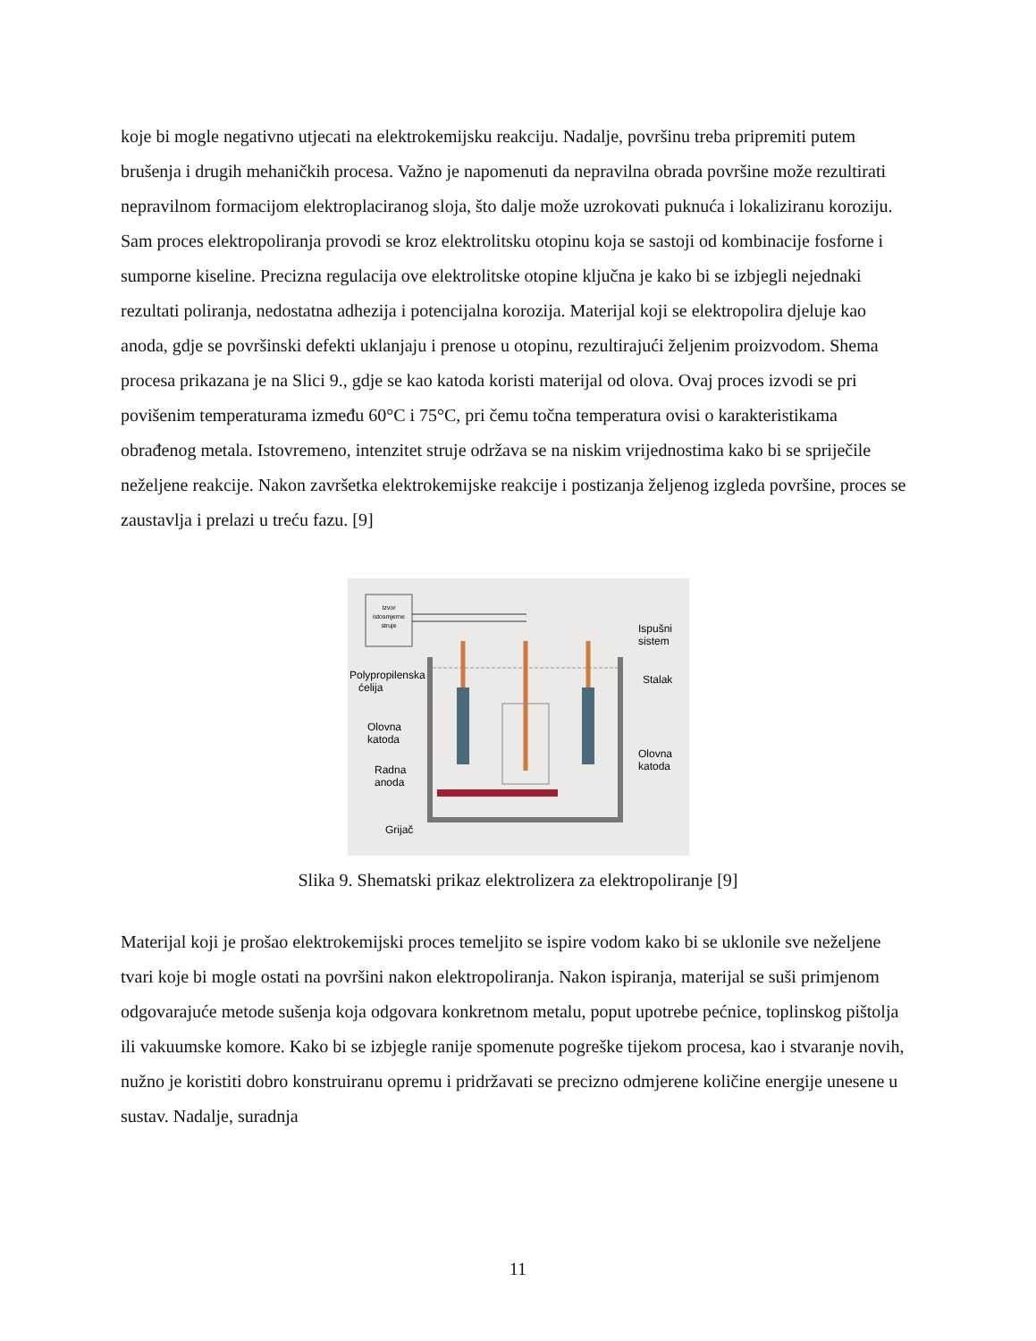koje bi mogle negativno utjecati na elektrokemijsku reakciju. Nadalje, površinu treba pripremiti putem brušenja i drugih mehaničkih procesa. Važno je napomenuti da nepravilna obrada površine može rezultirati nepravilnom formacijom elektroplaciranog sloja, što dalje može uzrokovati puknuća i lokaliziranu koroziju. Sam proces elektropoliranja provodi se kroz elektrolitsku otopinu koja se sastoji od kombinacije fosforne i sumporne kiseline. Precizna regulacija ove elektrolitske otopine ključna je kako bi se izbjegli nejednaki rezultati poliranja, nedostatna adhezija i potencijalna korozija. Materijal koji se elektropolira djeluje kao anoda, gdje se površinski defekti uklanjaju i prenose u otopinu, rezultirajući željenim proizvodom. Shema procesa prikazana je na Slici 9., gdje se kao katoda koristi materijal od olova. Ovaj proces izvodi se pri povišenim temperaturama između 60°C i 75°C, pri čemu točna temperatura ovisi o karakteristikama obrađenog metala. Istovremeno, intenzitet struje održava se na niskim vrijednostima kako bi se spriječile neželjene reakcije. Nakon završetka elektrokemijske reakcije i postizanja željenog izgleda površine, proces se zaustavlja i prelazi u treću fazu. [9]
Izvor
istosmjerne
struje
Ispušni
sistem
Stalak
Polypropilenska
ćelija
Olovna
katoda
Radna
anoda
Olovna
katoda
Grijač
Slika 9. Shematski prikaz elektrolizera za elektropoliranje [9]
Materijal koji je prošao elektrokemijski proces temeljito se ispire vodom kako bi se uklonile sve neželjene tvari koje bi mogle ostati na površini nakon elektropoliranja. Nakon ispiranja, materijal se suši primjenom odgovarajuće metode sušenja koja odgovara konkretnom metalu, poput upotrebe pećnice, toplinskog pištolja ili vakuumske komore. Kako bi se izbjegle ranije spomenute pogreške tijekom procesa, kao i stvaranje novih, nužno je koristiti dobro konstruiranu opremu i pridržavati se precizno odmjerene količine energije unesene u sustav. Nadalje, suradnja
11